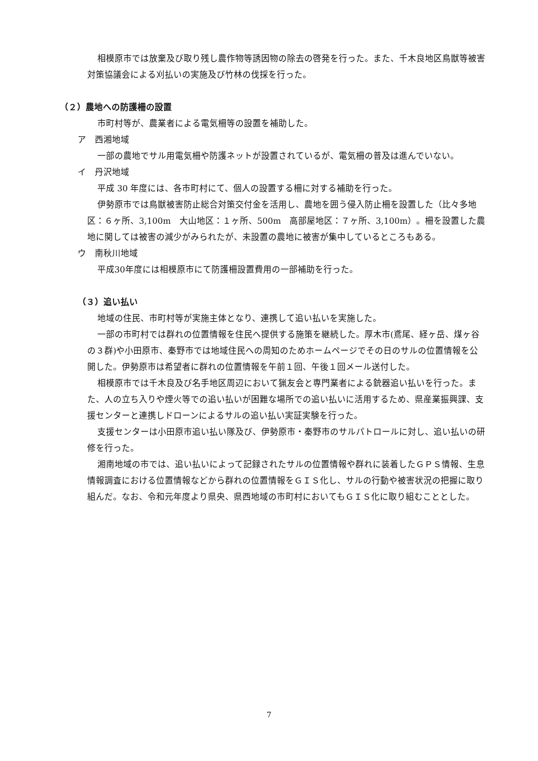相模原市では放棄及び取り残し農作物等誘因物の除去の啓発を行った。また、千木良地区鳥獣等被害対策協議会による刈払いの実施及び竹林の伐採を行った。
（２）農地への防護柵の設置
市町村等が、農業者による電気柵等の設置を補助した。
ア　西湘地域
一部の農地でサル用電気柵や防護ネットが設置されているが、電気柵の普及は進んでいない。
イ　丹沢地域
平成 30 年度には、各市町村にて、個人の設置する柵に対する補助を行った。
伊勢原市では鳥獣被害防止総合対策交付金を活用し、農地を囲う侵入防止柵を設置した（比々多地区：６ヶ所、3,100m　大山地区：１ヶ所、500m　高部屋地区：７ヶ所、3,100m）。柵を設置した農地に関しては被害の減少がみられたが、未設置の農地に被害が集中しているところもある。
ウ　南秋川地域
平成30年度には相模原市にて防護柵設置費用の一部補助を行った。
（３）追い払い
地域の住民、市町村等が実施主体となり、連携して追い払いを実施した。
一部の市町村では群れの位置情報を住民へ提供する施策を継続した。厚木市(鳶尾、経ヶ岳、煤ヶ谷の３群)や小田原市、秦野市では地域住民への周知のためホームページでその日のサルの位置情報を公開した。伊勢原市は希望者に群れの位置情報を午前１回、午後１回メール送付した。
相模原市では千木良及び名手地区周辺において猟友会と専門業者による銃器追い払いを行った。また、人の立ち入りや煙火等での追い払いが困難な場所での追い払いに活用するため、県産業振興課、支援センターと連携しドローンによるサルの追い払い実証実験を行った。
支援センターは小田原市追い払い隊及び、伊勢原市・秦野市のサルパトロールに対し、追い払いの研修を行った。
湘南地域の市では、追い払いによって記録されたサルの位置情報や群れに装着したＧＰＳ情報、生息情報調査における位置情報などから群れの位置情報をＧＩＳ化し、サルの行動や被害状況の把握に取り組んだ。なお、令和元年度より県央、県西地域の市町村においてもＧＩＳ化に取り組むこととした。
7